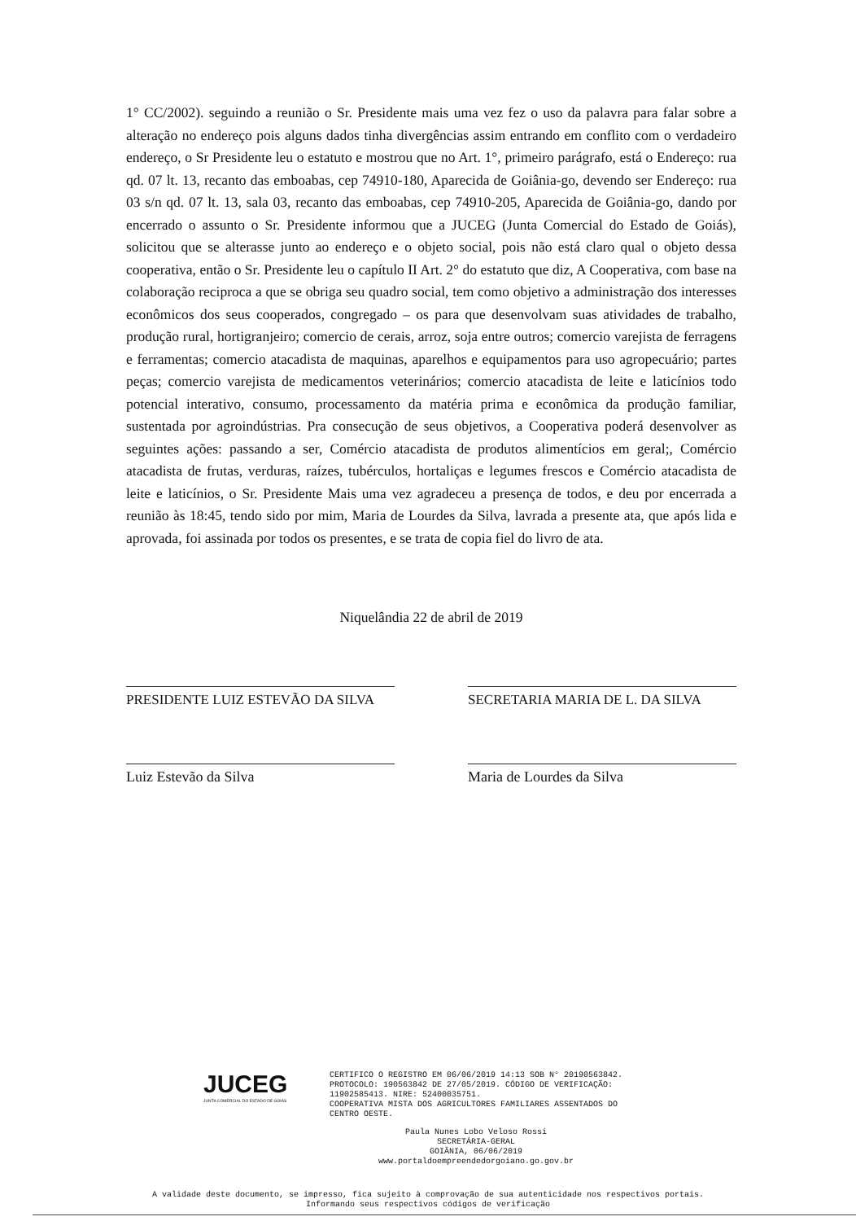1° CC/2002). seguindo a reunião o Sr. Presidente mais uma vez fez o uso da palavra para falar sobre a alteração no endereço pois alguns dados tinha divergências assim entrando em conflito com o verdadeiro endereço, o Sr Presidente leu o estatuto e mostrou que no Art. 1°, primeiro parágrafo, está o Endereço: rua qd. 07 lt. 13, recanto das emboabas, cep 74910-180, Aparecida de Goiânia-go, devendo ser Endereço: rua 03 s/n qd. 07 lt. 13, sala 03, recanto das emboabas, cep 74910-205, Aparecida de Goiânia-go, dando por encerrado o assunto o Sr. Presidente informou que a JUCEG (Junta Comercial do Estado de Goiás), solicitou que se alterasse junto ao endereço e o objeto social, pois não está claro qual o objeto dessa cooperativa, então o Sr. Presidente leu o capítulo II Art. 2° do estatuto que diz, A Cooperativa, com base na colaboração reciproca a que se obriga seu quadro social, tem como objetivo a administração dos interesses econômicos dos seus cooperados, congregado – os para que desenvolvam suas atividades de trabalho, produção rural, hortigranjeiro; comercio de cerais, arroz, soja entre outros; comercio varejista de ferragens e ferramentas; comercio atacadista de maquinas, aparelhos e equipamentos para uso agropecuário; partes peças; comercio varejista de medicamentos veterinários; comercio atacadista de leite e laticínios todo potencial interativo, consumo, processamento da matéria prima e econômica da produção familiar, sustentada por agroindústrias. Pra consecução de seus objetivos, a Cooperativa poderá desenvolver as seguintes ações: passando a ser, Comércio atacadista de produtos alimentícios em geral;, Comércio atacadista de frutas, verduras, raízes, tubérculos, hortaliças e legumes frescos e Comércio atacadista de leite e laticínios, o Sr. Presidente Mais uma vez agradeceu a presença de todos, e deu por encerrada a reunião às 18:45, tendo sido por mim, Maria de Lourdes da Silva, lavrada a presente ata, que após lida e aprovada, foi assinada por todos os presentes, e se trata de copia fiel do livro de ata.
Niquelândia 22 de abril de 2019
PRESIDENTE LUIZ ESTEVÃO DA SILVA SECRETARIA MARIA DE L. DA SILVA
Luiz Estevão da Silva Maria de Lourdes da Silva
JUCEG
JUNTA COMERCIAL DO ESTADO DE GOIÁS
CERTIFICO O REGISTRO EM 06/06/2019 14:13 SOB N° 20190563842.
PROTOCOLO: 190563842 DE 27/05/2019. CÓDIGO DE VERIFICAÇÃO:
11902585413. NIRE: 52400035751.
COOPERATIVA MISTA DOS AGRICULTORES FAMILIARES ASSENTADOS DO
CENTRO OESTE.
Paula Nunes Lobo Veloso Rossi
SECRETÁRIA-GERAL
GOIÂNIA, 06/06/2019
www.portaldoempreendedorgoiano.go.gov.br
A validade deste documento, se impresso, fica sujeito à comprovação de sua autenticidade nos respectivos portais.
Informando seus respectivos códigos de verificação